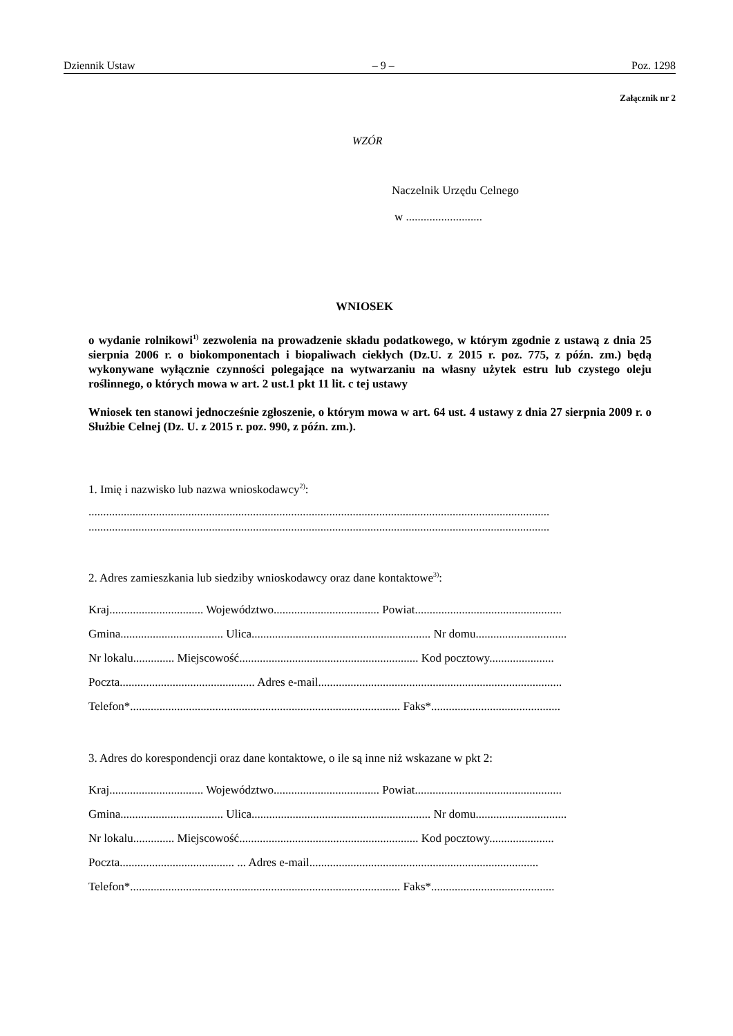Dziennik Ustaw – 9 – Poz. 1298
Załącznik nr 2
WZÓR
Naczelnik Urzędu Celnego
w ..........................
WNIOSEK
o wydanie rolnikowi<sup>1)</sup> zezwolenia na prowadzenie składu podatkowego, w którym zgodnie z ustawą z dnia 25 sierpnia 2006 r. o biokomponentach i biopaliwach ciekłych (Dz.U. z 2015 r. poz. 775, z późn. zm.) będą wykonywane wyłącznie czynności polegające na wytwarzaniu na własny użytek estru lub czystego oleju roślinnego, o których mowa w art. 2 ust.1 pkt 11 lit. c tej ustawy
Wniosek ten stanowi jednocześnie zgłoszenie, o którym mowa w art. 64 ust. 4 ustawy z dnia 27 sierpnia 2009 r. o Służbie Celnej (Dz. U. z 2015 r. poz. 990, z późn. zm.).
1. Imię i nazwisko lub nazwa wnioskodawcy<sup>2)</sup>:
.............................................................................................................................................................
.............................................................................................................................................................
2. Adres zamieszkania lub siedziby wnioskodawcy oraz dane kontaktowe<sup>3)</sup>:
Kraj................................ Województwo.................................... Powiat..................................................
Gmina................................... Ulica............................................................. Nr domu...............................
Nr lokalu.............. Miejscowość............................................................. Kod pocztowy......................
Poczta.............................................. Adres e-mail...................................................................................
Telefon*............................................................................................ Faks*............................................
3. Adres do korespondencji oraz dane kontaktowe, o ile są inne niż wskazane w pkt 2:
Kraj................................ Województwo.................................... Powiat..................................................
Gmina................................... Ulica............................................................. Nr domu...............................
Nr lokalu.............. Miejscowość............................................................. Kod pocztowy......................
Poczta....................................... ... Adres e-mail..............................................................................
Telefon*............................................................................................ Faks*..........................................